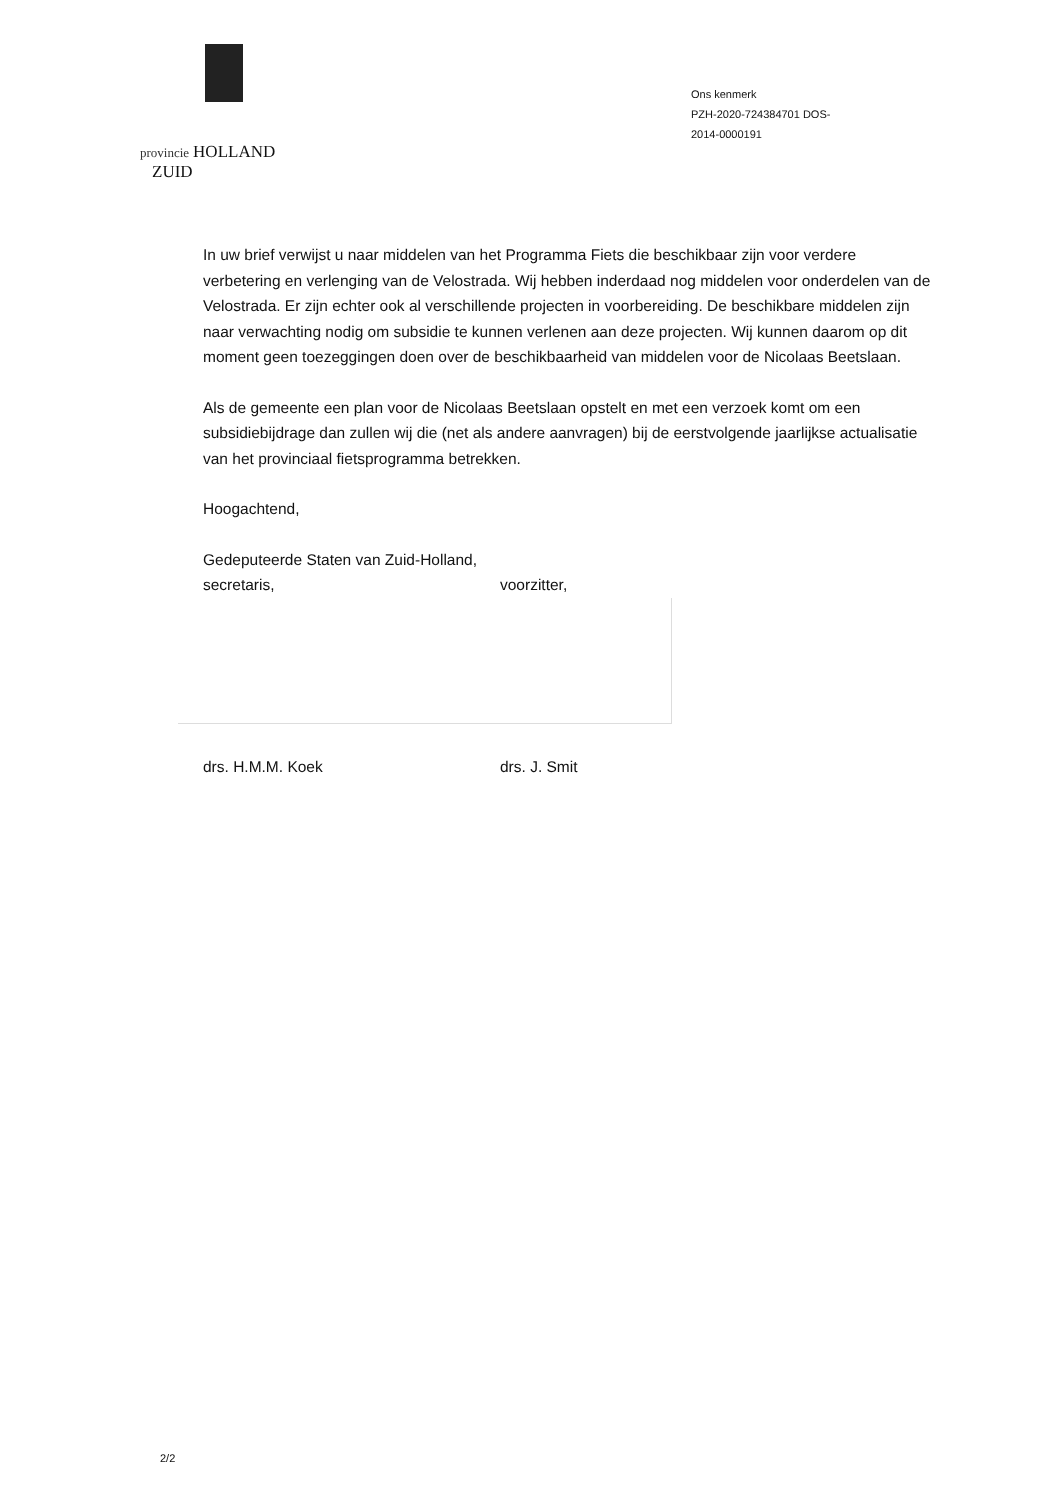provincie HOLLAND
ZUID
Ons kenmerk
PZH-2020-724384701 DOS-
2014-0000191
In uw brief verwijst u naar middelen van het Programma Fiets die beschikbaar zijn voor verdere verbetering en verlenging van de Velostrada. Wij hebben inderdaad nog middelen voor onderdelen van de Velostrada. Er zijn echter ook al verschillende projecten in voorbereiding. De beschikbare middelen zijn naar verwachting nodig om subsidie te kunnen verlenen aan deze projecten. Wij kunnen daarom op dit moment geen toezeggingen doen over de beschikbaarheid van middelen voor de Nicolaas Beetslaan.
Als de gemeente een plan voor de Nicolaas Beetslaan opstelt en met een verzoek komt om een subsidiebijdrage dan zullen wij die (net als andere aanvragen) bij de eerstvolgende jaarlijkse actualisatie van het provinciaal fietsprogramma betrekken.
Hoogachtend,
Gedeputeerde Staten van Zuid-Holland,
secretaris, voorzitter,
drs. H.M.M. Koek drs. J. Smit
2/2